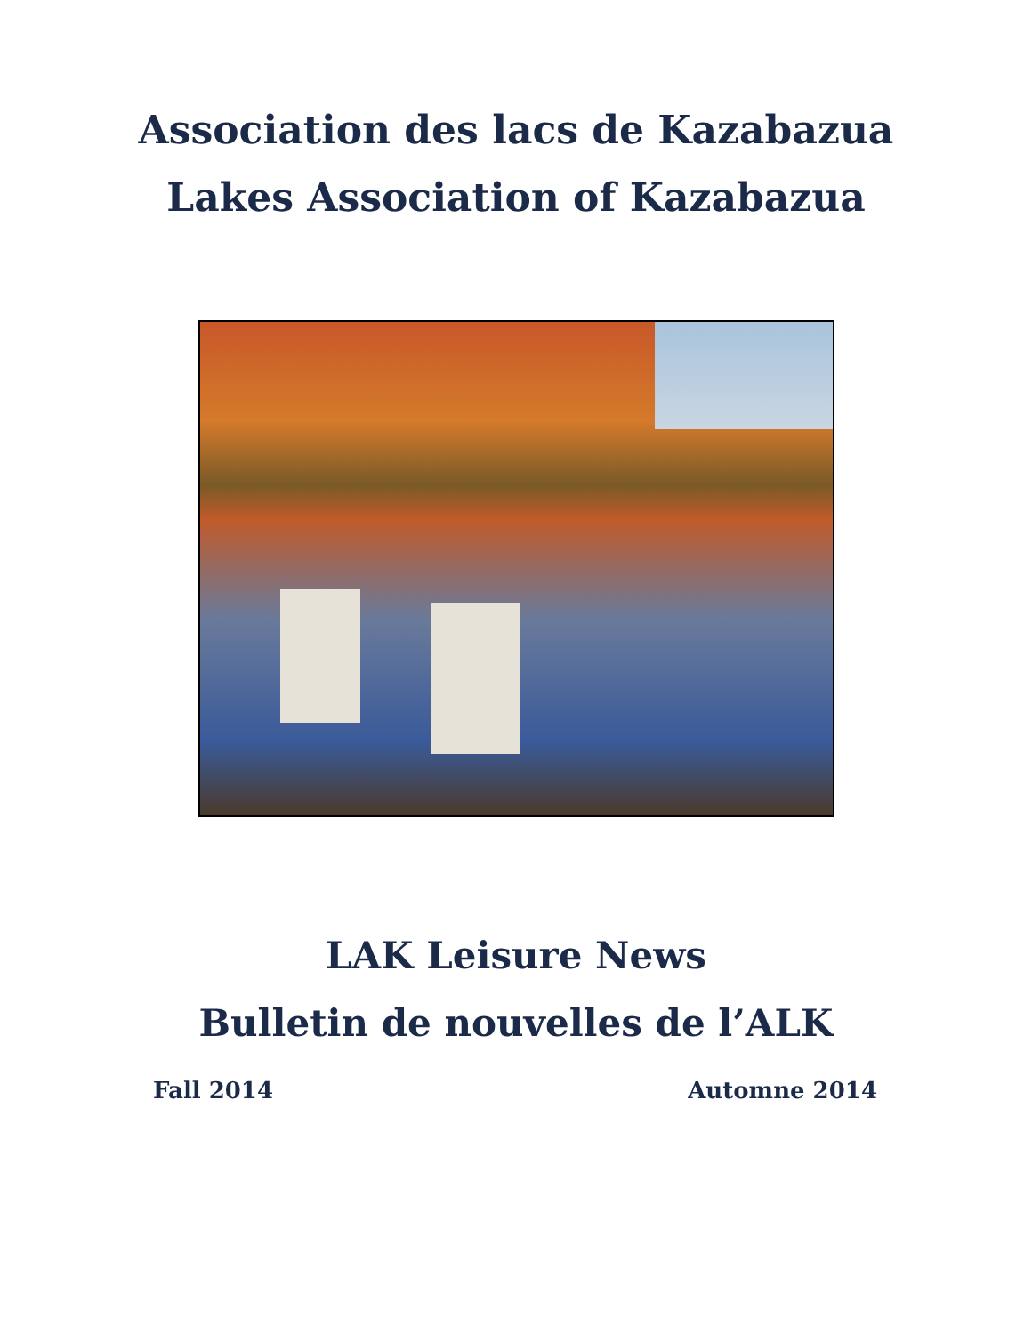Association des lacs de Kazabazua
Lakes Association of Kazabazua
LAK Leisure News
Bulletin de nouvelles de l’ALK
Fall 2014 Automne 2014